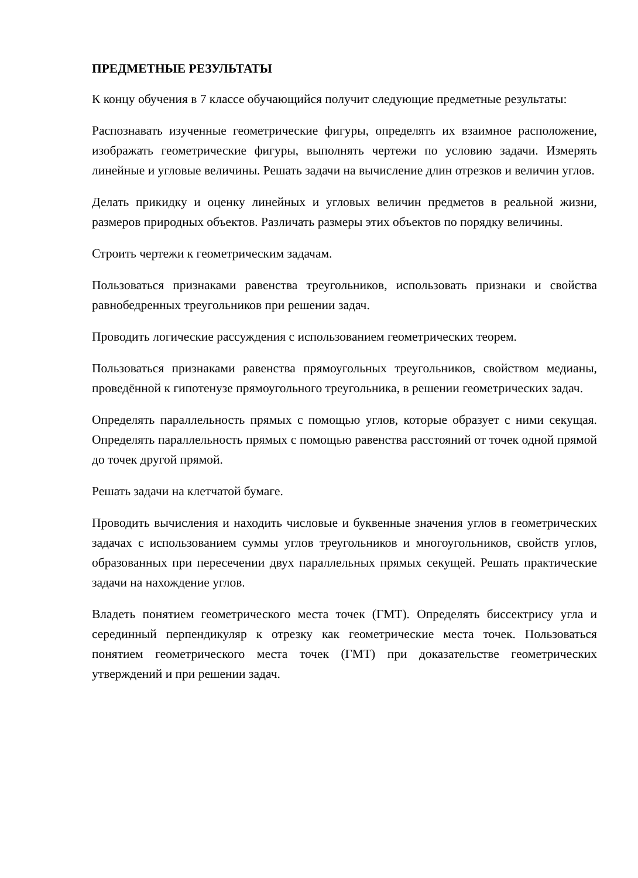ПРЕДМЕТНЫЕ РЕЗУЛЬТАТЫ
К концу обучения в 7 классе обучающийся получит следующие предметные результаты:
Распознавать изученные геометрические фигуры, определять их взаимное расположение, изображать геометрические фигуры, выполнять чертежи по условию задачи. Измерять линейные и угловые величины. Решать задачи на вычисление длин отрезков и величин углов.
Делать прикидку и оценку линейных и угловых величин предметов в реальной жизни, размеров природных объектов. Различать размеры этих объектов по порядку величины.
Строить чертежи к геометрическим задачам.
Пользоваться признаками равенства треугольников, использовать признаки и свойства равнобедренных треугольников при решении задач.
Проводить логические рассуждения с использованием геометрических теорем.
Пользоваться признаками равенства прямоугольных треугольников, свойством медианы, проведённой к гипотенузе прямоугольного треугольника, в решении геометрических задач.
Определять параллельность прямых с помощью углов, которые образует с ними секущая. Определять параллельность прямых с помощью равенства расстояний от точек одной прямой до точек другой прямой.
Решать задачи на клетчатой бумаге.
Проводить вычисления и находить числовые и буквенные значения углов в геометрических задачах с использованием суммы углов треугольников и многоугольников, свойств углов, образованных при пересечении двух параллельных прямых секущей. Решать практические задачи на нахождение углов.
Владеть понятием геометрического места точек (ГМТ). Определять биссектрису угла и серединный перпендикуляр к отрезку как геометрические места точек. Пользоваться понятием геометрического места точек (ГМТ) при доказательстве геометрических утверждений и при решении задач.